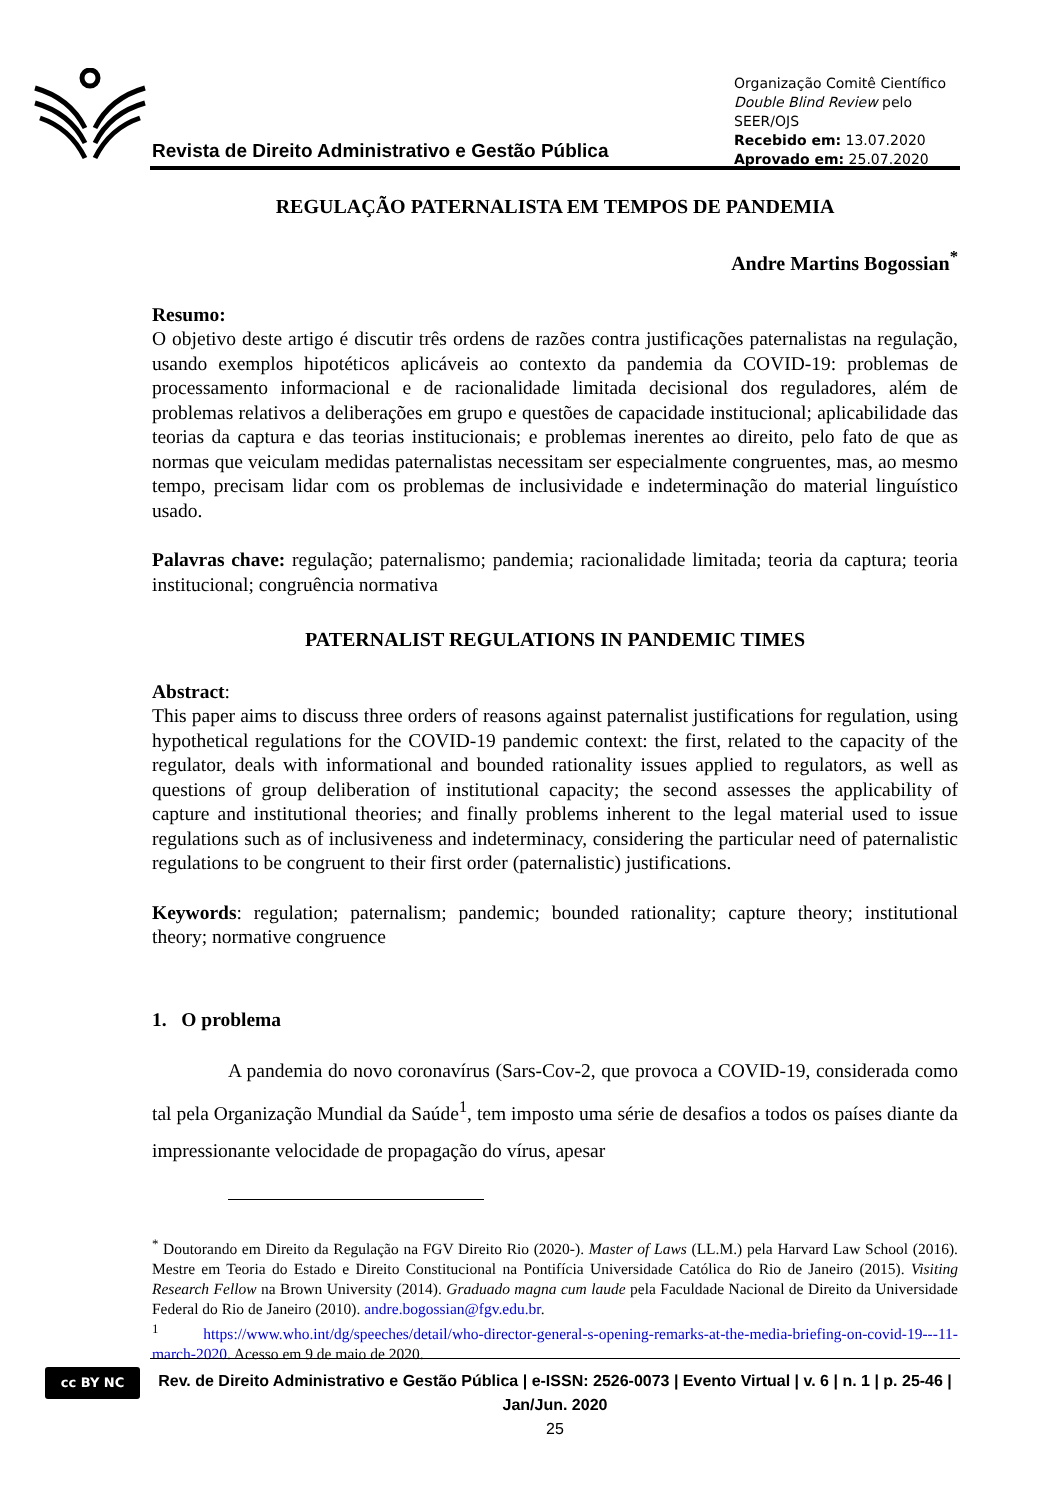Revista de Direito Administrativo e Gestão Pública
Organização Comitê Científico
Double Blind Review pelo SEER/OJS
Recebido em: 13.07.2020
Aprovado em: 25.07.2020
REGULAÇÃO PATERNALISTA EM TEMPOS DE PANDEMIA
Andre Martins Bogossian<sup>*</sup>
Resumo:
O objetivo deste artigo é discutir três ordens de razões contra justificações paternalistas na regulação, usando exemplos hipotéticos aplicáveis ao contexto da pandemia da COVID-19: problemas de processamento informacional e de racionalidade limitada decisional dos reguladores, além de problemas relativos a deliberações em grupo e questões de capacidade institucional; aplicabilidade das teorias da captura e das teorias institucionais; e problemas inerentes ao direito, pelo fato de que as normas que veiculam medidas paternalistas necessitam ser especialmente congruentes, mas, ao mesmo tempo, precisam lidar com os problemas de inclusividade e indeterminação do material linguístico usado.
Palavras chave: regulação; paternalismo; pandemia; racionalidade limitada; teoria da captura; teoria institucional; congruência normativa
PATERNALIST REGULATIONS IN PANDEMIC TIMES
Abstract:
This paper aims to discuss three orders of reasons against paternalist justifications for regulation, using hypothetical regulations for the COVID-19 pandemic context: the first, related to the capacity of the regulator, deals with informational and bounded rationality issues applied to regulators, as well as questions of group deliberation of institutional capacity; the second assesses the applicability of capture and institutional theories; and finally problems inherent to the legal material used to issue regulations such as of inclusiveness and indeterminacy, considering the particular need of paternalistic regulations to be congruent to their first order (paternalistic) justifications.
Keywords: regulation; paternalism; pandemic; bounded rationality; capture theory; institutional theory; normative congruence
1. O problema
A pandemia do novo coronavírus (Sars-Cov-2, que provoca a COVID-19, considerada como tal pela Organização Mundial da Saúde<sup>1</sup>, tem imposto uma série de desafios a todos os países diante da impressionante velocidade de propagação do vírus, apesar
<sup>*</sup> Doutorando em Direito da Regulação na FGV Direito Rio (2020-). Master of Laws (LL.M.) pela Harvard Law School (2016). Mestre em Teoria do Estado e Direito Constitucional na Pontifícia Universidade Católica do Rio de Janeiro (2015). Visiting Research Fellow na Brown University (2014). Graduado magna cum laude pela Faculdade Nacional de Direito da Universidade Federal do Rio de Janeiro (2010). andre.bogossian@fgv.edu.br.
<sup>1</sup> https://www.who.int/dg/speeches/detail/who-director-general-s-opening-remarks-at-the-media-briefing-on-covid-19---11-march-2020. Acesso em 9 de maio de 2020.
cc BY NC
Rev. de Direito Administrativo e Gestão Pública | e-ISSN: 2526-0073 | Evento Virtual | v. 6 | n. 1 | p. 25-46 | Jan/Jun. 2020
25